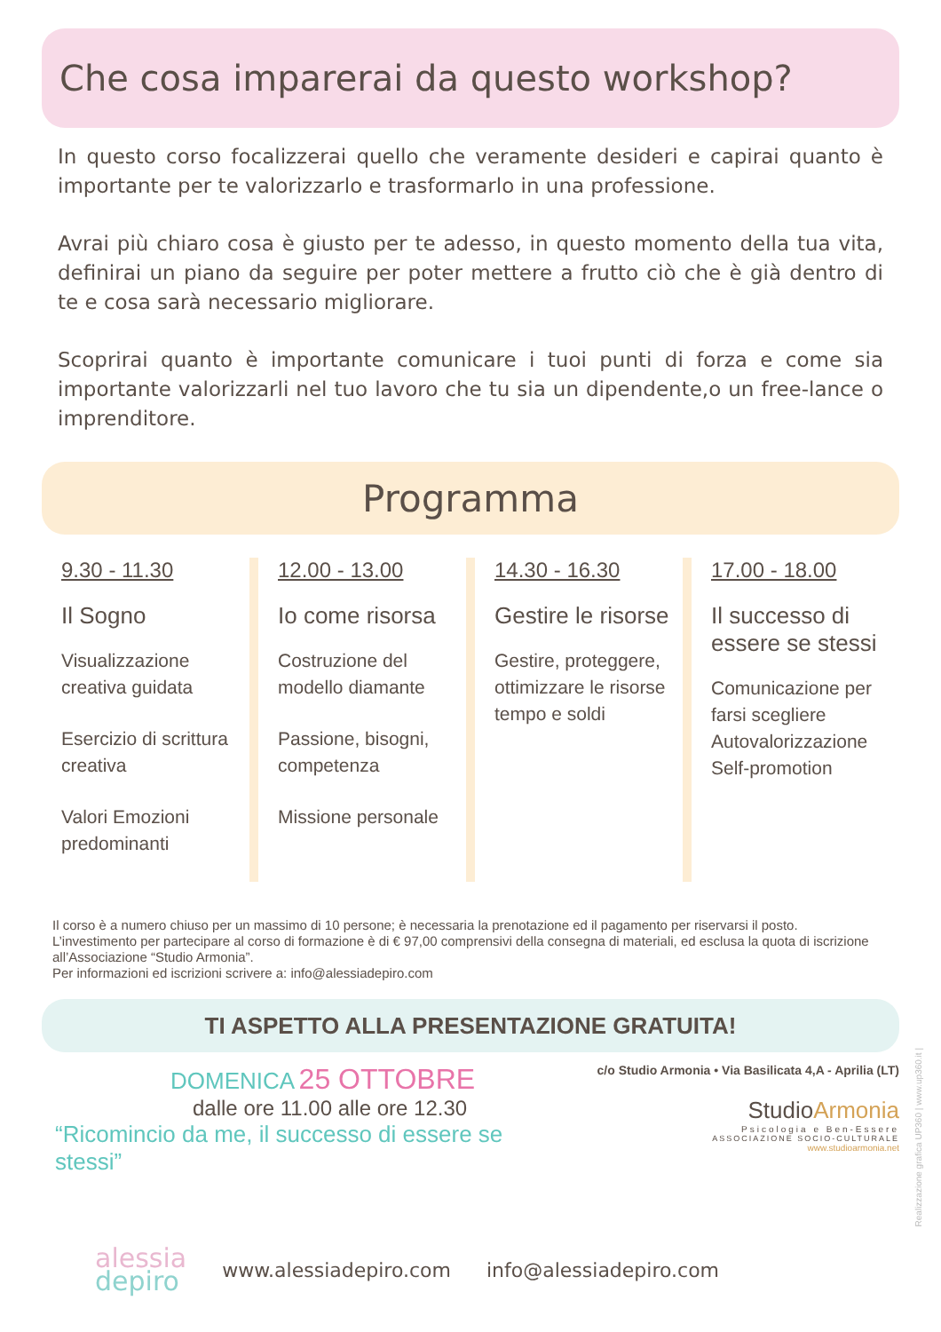Che cosa imparerai da questo workshop?
In questo corso focalizzerai quello che veramente desideri e capirai quanto è importante per te valorizzarlo e trasformarlo in una professione.
Avrai più chiaro cosa è giusto per te adesso, in questo momento della tua vita, definirai un piano da seguire per poter mettere a frutto ciò che è già dentro di te e cosa sarà necessario migliorare.
Scoprirai quanto è importante comunicare i tuoi punti di forza e come sia importante valorizzarli nel tuo lavoro che tu sia un dipendente,o un free-lance o imprenditore.
Programma
9.30 - 11.30
Il Sogno
Visualizzazione creativa guidata
Esercizio di scrittura creativa
Valori Emozioni predominanti
12.00 - 13.00
Io come risorsa
Costruzione del modello diamante
Passione, bisogni, competenza
Missione personale
14.30 - 16.30
Gestire le risorse
Gestire, proteggere, ottimizzare le risorse tempo e soldi
17.00 - 18.00
Il successo di essere se stessi
Comunicazione per farsi scegliere
Autovalorizzazione
Self-promotion
Il corso è a numero chiuso per un massimo di 10 persone; è necessaria la prenotazione ed il pagamento per riservarsi il posto.
L’investimento per partecipare al corso di formazione è di € 97,00 comprensivi della consegna di materiali, ed esclusa la quota di iscrizione all’Associazione “Studio Armonia”.
Per informazioni ed iscrizioni scrivere a: info@alessiadepiro.com
TI ASPETTO ALLA PRESENTAZIONE GRATUITA!
DOMENICA 25 OTTOBRE
dalle ore 11.00 alle ore 12.30
“Ricomincio da me, il successo di essere se stessi”
c/o Studio Armonia • Via Basilicata 4,A - Aprilia (LT)
StudioArmonia
Psicologia e Ben-Essere
ASSOCIAZIONE SOCIO-CULTURALE
www.studioarmonia.net
alessia
depiro
www.alessiadepiro.com info@alessiadepiro.com
Realizzazione grafica UP360 | www.up360.it |